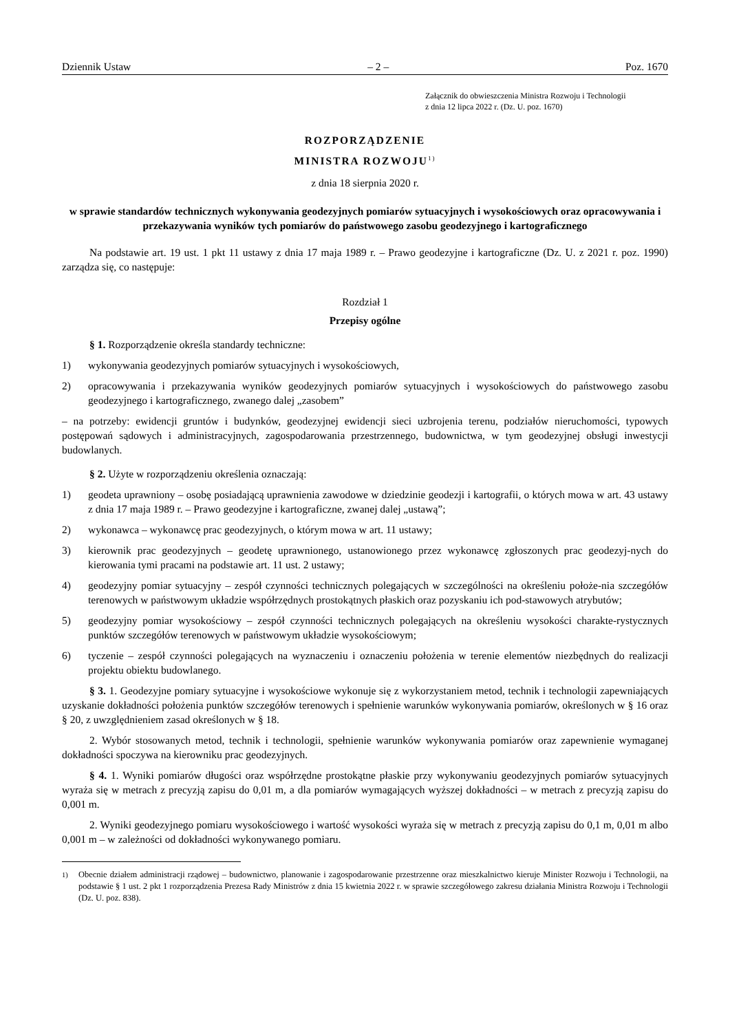Dziennik Ustaw – 2 – Poz. 1670
Załącznik do obwieszczenia Ministra Rozwoju i Technologii
z dnia 12 lipca 2022 r. (Dz. U. poz. 1670)
ROZPORZĄDZENIE
MINISTRA ROZWOJU<sup>1)</sup>
z dnia 18 sierpnia 2020 r.
w sprawie standardów technicznych wykonywania geodezyjnych pomiarów sytuacyjnych i wysokościowych oraz opracowywania i przekazywania wyników tych pomiarów do państwowego zasobu geodezyjnego i kartograficznego
Na podstawie art. 19 ust. 1 pkt 11 ustawy z dnia 17 maja 1989 r. – Prawo geodezyjne i kartograficzne (Dz. U. z 2021 r. poz. 1990) zarządza się, co następuje:
Rozdział 1
Przepisy ogólne
§ 1. Rozporządzenie określa standardy techniczne:
1) wykonywania geodezyjnych pomiarów sytuacyjnych i wysokościowych,
2) opracowywania i przekazywania wyników geodezyjnych pomiarów sytuacyjnych i wysokościowych do państwowego zasobu geodezyjnego i kartograficznego, zwanego dalej „zasobem”
– na potrzeby: ewidencji gruntów i budynków, geodezyjnej ewidencji sieci uzbrojenia terenu, podziałów nieruchomości, typowych postępowań sądowych i administracyjnych, zagospodarowania przestrzennego, budownictwa, w tym geodezyjnej obsługi inwestycji budowlanych.
§ 2. Użyte w rozporządzeniu określenia oznaczają:
1) geodeta uprawniony – osobę posiadającą uprawnienia zawodowe w dziedzinie geodezji i kartografii, o których mowa w art. 43 ustawy z dnia 17 maja 1989 r. – Prawo geodezyjne i kartograficzne, zwanej dalej „ustawą”;
2) wykonawca – wykonawcę prac geodezyjnych, o którym mowa w art. 11 ustawy;
3) kierownik prac geodezyjnych – geodetę uprawnionego, ustanowionego przez wykonawcę zgłoszonych prac geodezyj-nych do kierowania tymi pracami na podstawie art. 11 ust. 2 ustawy;
4) geodezyjny pomiar sytuacyjny – zespół czynności technicznych polegających w szczególności na określeniu położe-nia szczegółów terenowych w państwowym układzie współrzędnych prostokątnych płaskich oraz pozyskaniu ich pod-stawowych atrybutów;
5) geodezyjny pomiar wysokościowy – zespół czynności technicznych polegających na określeniu wysokości charakte-rystycznych punktów szczegółów terenowych w państwowym układzie wysokościowym;
6) tyczenie – zespół czynności polegających na wyznaczeniu i oznaczeniu położenia w terenie elementów niezbędnych do realizacji projektu obiektu budowlanego.
§ 3. 1. Geodezyjne pomiary sytuacyjne i wysokościowe wykonuje się z wykorzystaniem metod, technik i technologii zapewniających uzyskanie dokładności położenia punktów szczegółów terenowych i spełnienie warunków wykonywania pomiarów, określonych w § 16 oraz § 20, z uwzględnieniem zasad określonych w § 18.
2. Wybór stosowanych metod, technik i technologii, spełnienie warunków wykonywania pomiarów oraz zapewnienie wymaganej dokładności spoczywa na kierowniku prac geodezyjnych.
§ 4. 1. Wyniki pomiarów długości oraz współrzędne prostokątne płaskie przy wykonywaniu geodezyjnych pomiarów sytuacyjnych wyraża się w metrach z precyzją zapisu do 0,01 m, a dla pomiarów wymagających wyższej dokładności – w metrach z precyzją zapisu do 0,001 m.
2. Wyniki geodezyjnego pomiaru wysokościowego i wartość wysokości wyraża się w metrach z precyzją zapisu do 0,1 m, 0,01 m albo 0,001 m – w zależności od dokładności wykonywanego pomiaru.
<sup>1)</sup> Obecnie działem administracji rządowej – budownictwo, planowanie i zagospodarowanie przestrzenne oraz mieszkalnictwo kieruje Minister Rozwoju i Technologii, na podstawie § 1 ust. 2 pkt 1 rozporządzenia Prezesa Rady Ministrów z dnia 15 kwietnia 2022 r. w sprawie szczegółowego zakresu działania Ministra Rozwoju i Technologii (Dz. U. poz. 838).